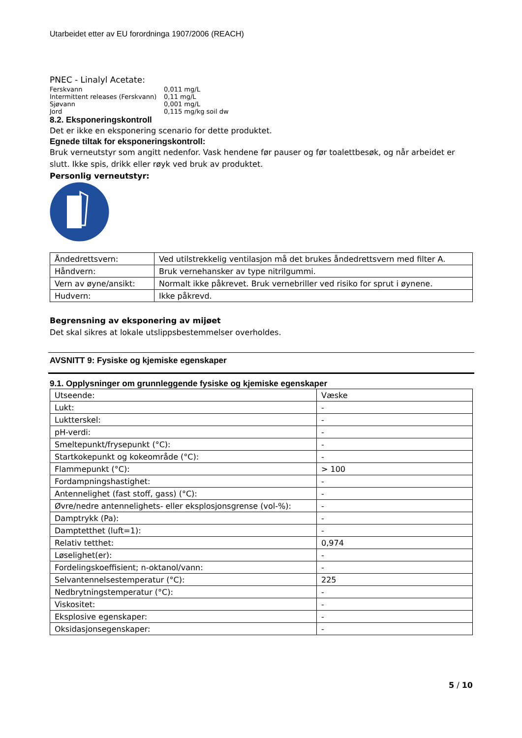Utarbeidet etter av EU forordninga 1907/2006 (REACH)
PNEC - Linalyl Acetate:
| Ferskvann | 0,011 mg/L |
| Intermittent releases (Ferskvann) | 0,11 mg/L |
| Sjøvann | 0,001 mg/L |
| Jord | 0,115 mg/kg soil dw |
8.2. Eksponeringskontroll
Det er ikke en eksponering scenario for dette produktet.
Egnede tiltak for eksponeringskontroll:
Bruk verneutstyr som angitt nedenfor. Vask hendene før pauser og før toalettbesøk, og når arbeidet er slutt. Ikke spis, drikk eller røyk ved bruk av produktet.
Personlig verneutstyr:
| Åndedrettsvern: | Ved utilstrekkelig ventilasjon må det brukes åndedrettsvern med filter A. |
| Håndvern: | Bruk vernehansker av type nitrilgummi. |
| Vern av øyne/ansikt: | Normalt ikke påkrevet. Bruk vernebriller ved risiko for sprut i øynene. |
| Hudvern: | Ikke påkrevd. |
Begrensning av eksponering av mijøet
Det skal sikres at lokale utslippsbestemmelser overholdes.
AVSNITT 9: Fysiske og kjemiske egenskaper
9.1. Opplysninger om grunnleggende fysiske og kjemiske egenskaper
| Utseende: | Væske |
| Lukt: | - |
| Luktterskel: | - |
| pH-verdi: | - |
| Smeltepunkt/frysepunkt (°C): | - |
| Startkokepunkt og kokeområde (°C): | - |
| Flammepunkt (°C): | > 100 |
| Fordampningshastighet: | - |
| Antennelighet (fast stoff, gass) (°C): | - |
| Øvre/nedre antennelighets- eller eksplosjonsgrense (vol-%): | - |
| Damptrykk (Pa): | - |
| Damptetthet (luft=1): | - |
| Relativ tetthet: | 0,974 |
| Løselighet(er): | - |
| Fordelingskoeffisient; n-oktanol/vann: | - |
| Selvantennelsestemperatur (°C): | 225 |
| Nedbrytningstemperatur (°C): | - |
| Viskositet: | - |
| Eksplosive egenskaper: | - |
| Oksidasjonsegenskaper: | - |
5 / 10